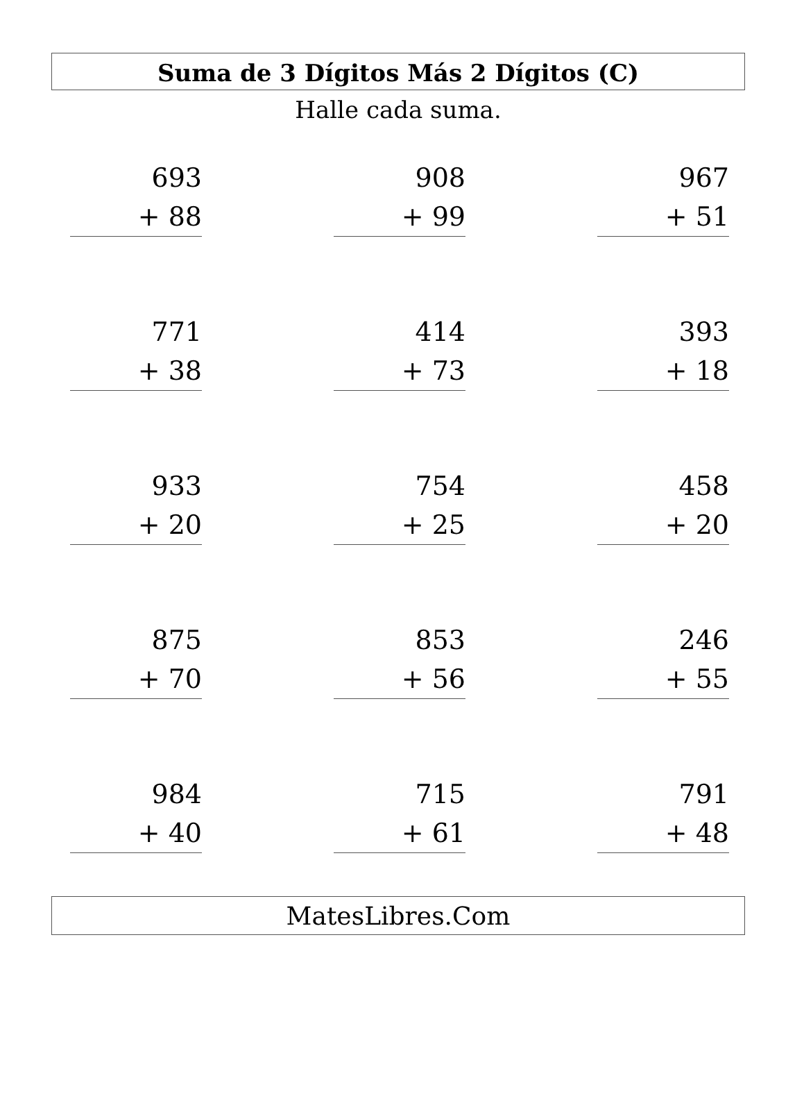Suma de 3 Dígitos Más 2 Dígitos (C)
Halle cada suma.
| 693 | | 908 | | 967 |
| + 88 | | + 99 | | + 51 |
| 771 | | 414 | | 393 |
| + 38 | | + 73 | | + 18 |
| 933 | | 754 | | 458 |
| + 20 | | + 25 | | + 20 |
| 875 | | 853 | | 246 |
| + 70 | | + 56 | | + 55 |
| 984 | | 715 | | 791 |
| + 40 | | + 61 | | + 48 |
MatesLibres.Com